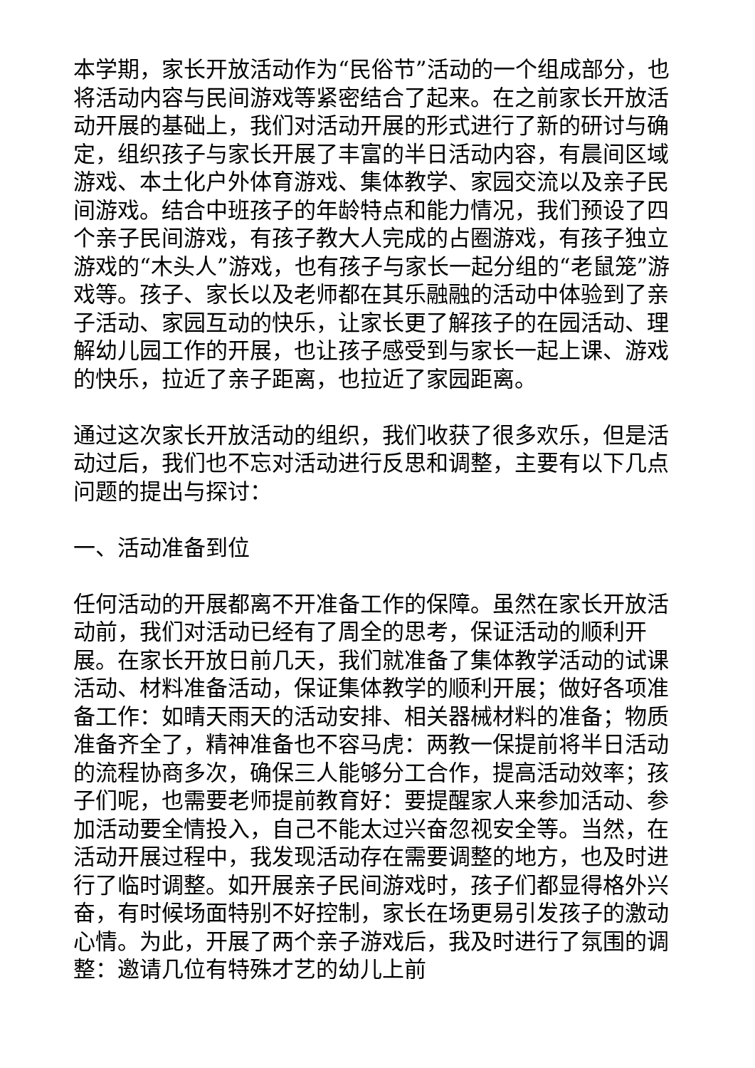本学期，家长开放活动作为“民俗节”活动的一个组成部分，也将活动内容与民间游戏等紧密结合了起来。在之前家长开放活动开展的基础上，我们对活动开展的形式进行了新的研讨与确定，组织孩子与家长开展了丰富的半日活动内容，有晨间区域游戏、本土化户外体育游戏、集体教学、家园交流以及亲子民间游戏。结合中班孩子的年龄特点和能力情况，我们预设了四个亲子民间游戏，有孩子教大人完成的占圈游戏，有孩子独立游戏的“木头人”游戏，也有孩子与家长一起分组的“老鼠笼”游戏等。孩子、家长以及老师都在其乐融融的活动中体验到了亲子活动、家园互动的快乐，让家长更了解孩子的在园活动、理解幼儿园工作的开展，也让孩子感受到与家长一起上课、游戏的快乐，拉近了亲子距离，也拉近了家园距离。
通过这次家长开放活动的组织，我们收获了很多欢乐，但是活动过后，我们也不忘对活动进行反思和调整，主要有以下几点问题的提出与探讨：
一、活动准备到位
任何活动的开展都离不开准备工作的保障。虽然在家长开放活动前，我们对活动已经有了周全的思考，保证活动的顺利开展。在家长开放日前几天，我们就准备了集体教学活动的试课活动、材料准备活动，保证集体教学的顺利开展；做好各项准备工作：如晴天雨天的活动安排、相关器械材料的准备；物质准备齐全了，精神准备也不容马虎：两教一保提前将半日活动的流程协商多次，确保三人能够分工合作，提高活动效率；孩子们呢，也需要老师提前教育好：要提醒家人来参加活动、参加活动要全情投入，自己不能太过兴奋忽视安全等。当然，在活动开展过程中，我发现活动存在需要调整的地方，也及时进行了临时调整。如开展亲子民间游戏时，孩子们都显得格外兴奋，有时候场面特别不好控制，家长在场更易引发孩子的激动心情。为此，开展了两个亲子游戏后，我及时进行了氛围的调整：邀请几位有特殊才艺的幼儿上前